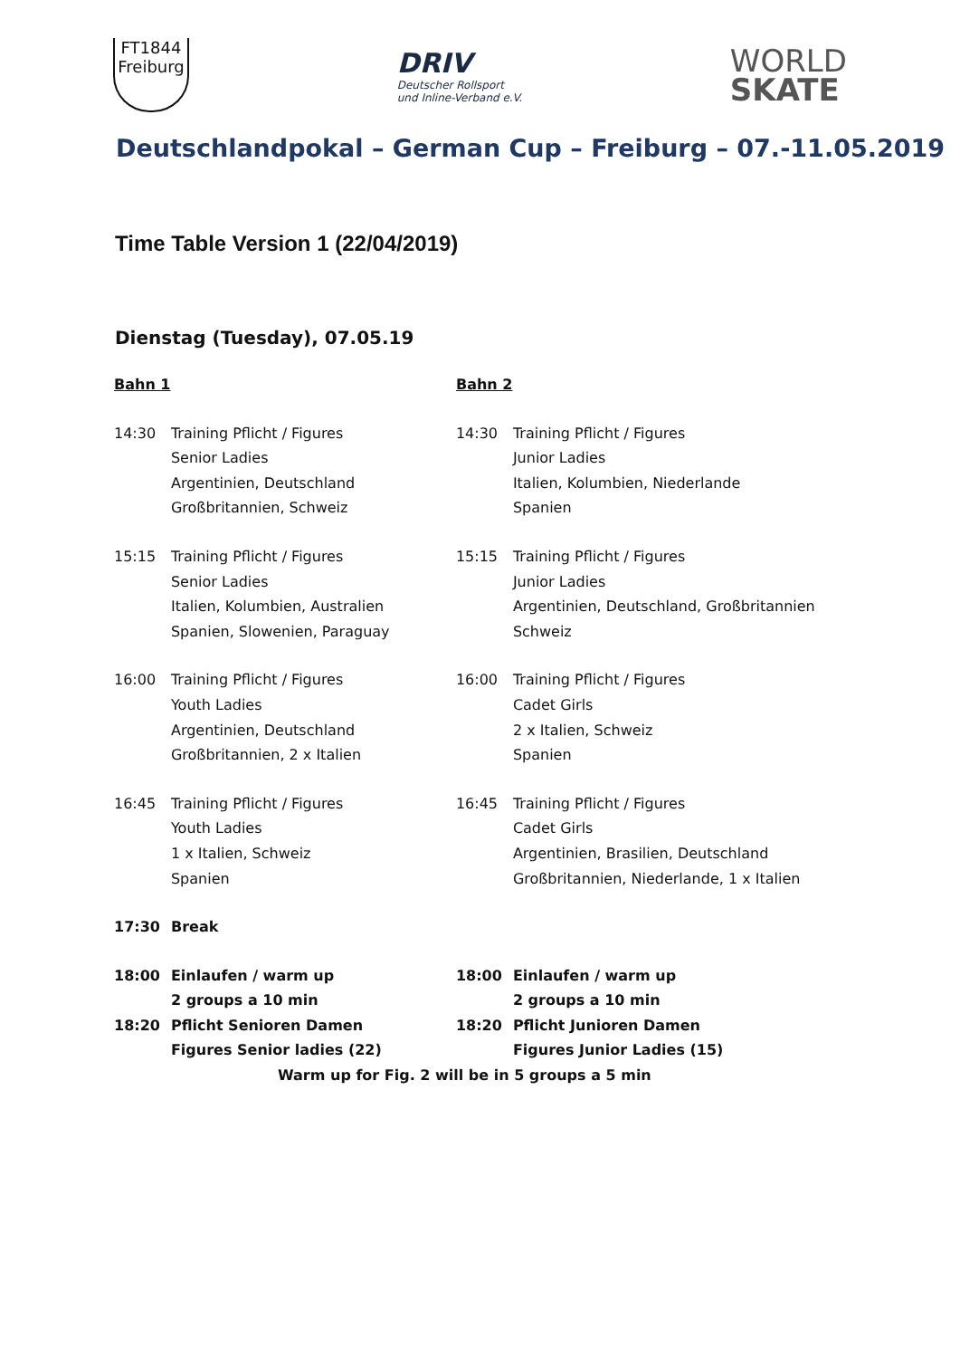FT1844
Freiburg
DRIV
Deutscher Rollsport
und Inline-Verband e.V.
WORLD
SKATE
Deutschlandpokal – German Cup – Freiburg – 07.-11.05.2019
Time Table Version 1 (22/04/2019)
Dienstag (Tuesday), 07.05.19
| Bahn 1 | | Bahn 2 | |
| 14:30 | Training Pflicht / Figures Senior Ladies Argentinien, Deutschland Großbritannien, Schweiz | 14:30 | Training Pflicht / Figures Junior Ladies Italien, Kolumbien, Niederlande Spanien |
| 15:15 | Training Pflicht / Figures Senior Ladies Italien, Kolumbien, Australien Spanien, Slowenien, Paraguay | 15:15 | Training Pflicht / Figures Junior Ladies Argentinien, Deutschland, Großbritannien Schweiz |
| 16:00 | Training Pflicht / Figures Youth Ladies Argentinien, Deutschland Großbritannien, 2 x Italien | 16:00 | Training Pflicht / Figures Cadet Girls 2 x Italien, Schweiz Spanien |
| 16:45 | Training Pflicht / Figures Youth Ladies 1 x Italien, Schweiz Spanien | 16:45 | Training Pflicht / Figures Cadet Girls Argentinien, Brasilien, Deutschland Großbritannien, Niederlande, 1 x Italien |
| 17:30 | Break | | |
| 18:00 | Einlaufen / warm up 2 groups a 10 min | 18:00 | Einlaufen / warm up 2 groups a 10 min |
| 18:20 | Pflicht Senioren Damen Figures Senior ladies (22) | 18:20 | Pflicht Junioren Damen Figures Junior Ladies (15) |
| Warm up for Fig. 2 will be in 5 groups a 5 min | | | |